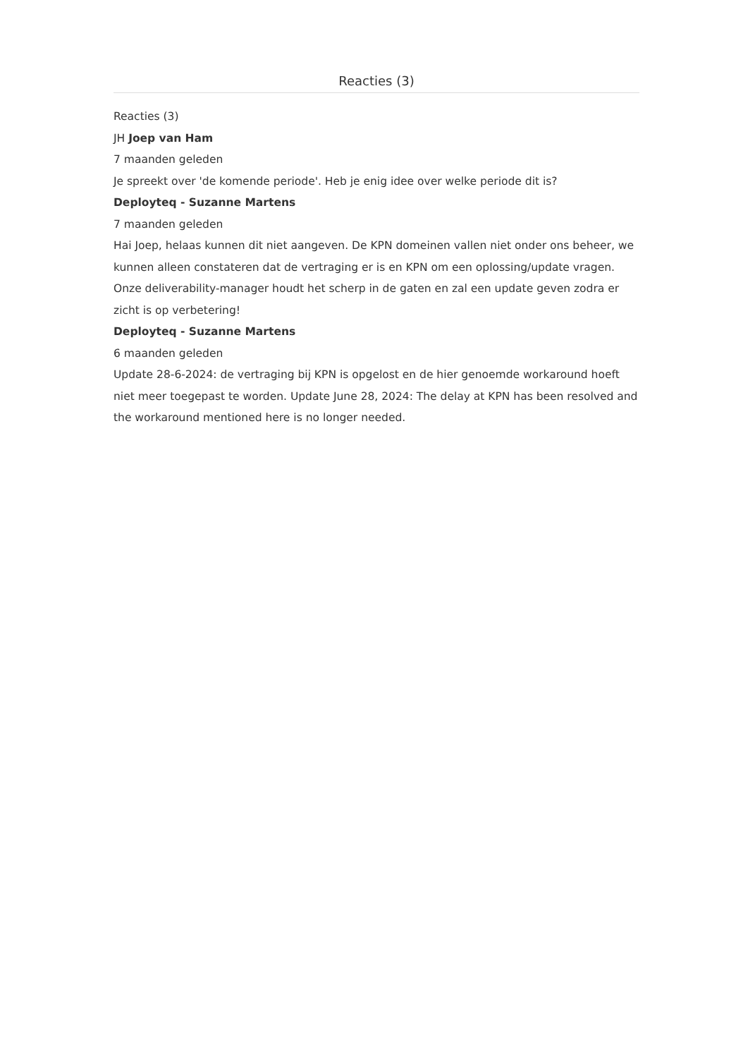Reacties (3)
Reacties (3)
JH Joep van Ham
7 maanden geleden
Je spreekt over 'de komende periode'. Heb je enig idee over welke periode dit is?
Deployteq - Suzanne Martens
7 maanden geleden
Hai Joep, helaas kunnen dit niet aangeven. De KPN domeinen vallen niet onder ons beheer, we kunnen alleen constateren dat de vertraging er is en KPN om een oplossing/update vragen. Onze deliverability-manager houdt het scherp in de gaten en zal een update geven zodra er zicht is op verbetering!
Deployteq - Suzanne Martens
6 maanden geleden
Update 28-6-2024: de vertraging bij KPN is opgelost en de hier genoemde workaround hoeft niet meer toegepast te worden. Update June 28, 2024: The delay at KPN has been resolved and the workaround mentioned here is no longer needed.